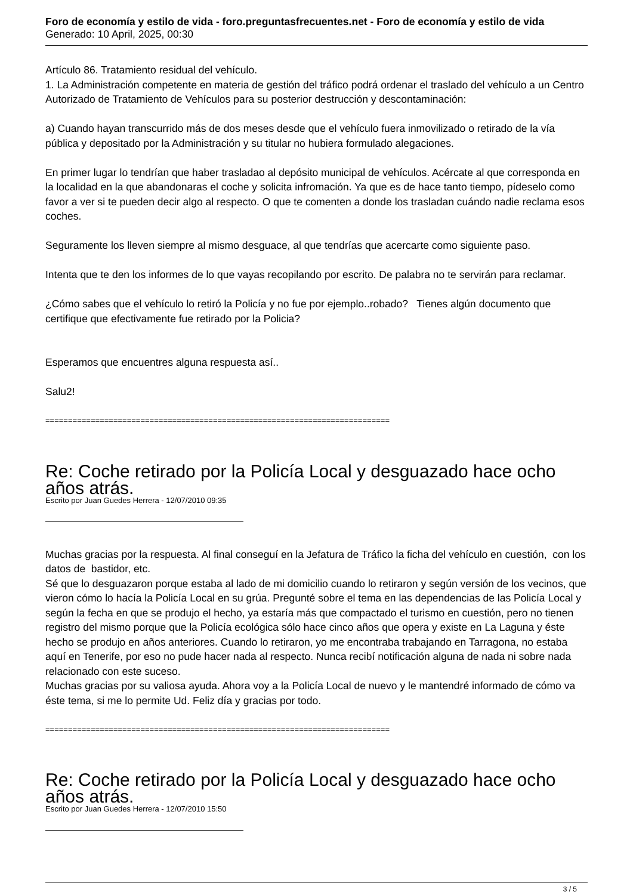Foro de economía y estilo de vida - foro.preguntasfrecuentes.net - Foro de economía y estilo de vida
Generado: 10 April, 2025, 00:30
Artículo 86. Tratamiento residual del vehículo.
1. La Administración competente en materia de gestión del tráfico podrá ordenar el traslado del vehículo a un Centro Autorizado de Tratamiento de Vehículos para su posterior destrucción y descontaminación:
a) Cuando hayan transcurrido más de dos meses desde que el vehículo fuera inmovilizado o retirado de la vía pública y depositado por la Administración y su titular no hubiera formulado alegaciones.
En primer lugar lo tendrían que haber trasladao al depósito municipal de vehículos. Acércate al que corresponda en la localidad en la que abandonaras el coche y solicita infromación. Ya que es de hace tanto tiempo, pídeselo como favor a ver si te pueden decir algo al respecto. O que te comenten a donde los trasladan cuándo nadie reclama esos coches.
Seguramente los lleven siempre al mismo desguace, al que tendrías que acercarte como siguiente paso.
Intenta que te den los informes de lo que vayas recopilando por escrito. De palabra no te servirán para reclamar.
¿Cómo sabes que el vehículo lo retiró la Policía y no fue por ejemplo..robado? Tienes algún documento que certifique que efectivamente fue retirado por la Policia?
Esperamos que encuentres alguna respuesta así..
Salu2!
============================================================================
Re: Coche retirado por la Policía Local y desguazado hace ocho años atrás.
Escrito por Juan Guedes Herrera - 12/07/2010 09:35
Muchas gracias por la respuesta. Al final conseguí en la Jefatura de Tráfico la ficha del vehículo en cuestión, con los datos de bastidor, etc.
Sé que lo desguazaron porque estaba al lado de mi domicilio cuando lo retiraron y según versión de los vecinos, que vieron cómo lo hacía la Policía Local en su grúa. Pregunté sobre el tema en las dependencias de las Policía Local y según la fecha en que se produjo el hecho, ya estaría más que compactado el turismo en cuestión, pero no tienen registro del mismo porque que la Policía ecológica sólo hace cinco años que opera y existe en La Laguna y éste hecho se produjo en años anteriores. Cuando lo retiraron, yo me encontraba trabajando en Tarragona, no estaba aquí en Tenerife, por eso no pude hacer nada al respecto. Nunca recibí notificación alguna de nada ni sobre nada relacionado con este suceso.
Muchas gracias por su valiosa ayuda. Ahora voy a la Policía Local de nuevo y le mantendré informado de cómo va éste tema, si me lo permite Ud. Feliz día y gracias por todo.
============================================================================
Re: Coche retirado por la Policía Local y desguazado hace ocho años atrás.
Escrito por Juan Guedes Herrera - 12/07/2010 15:50
3 / 5